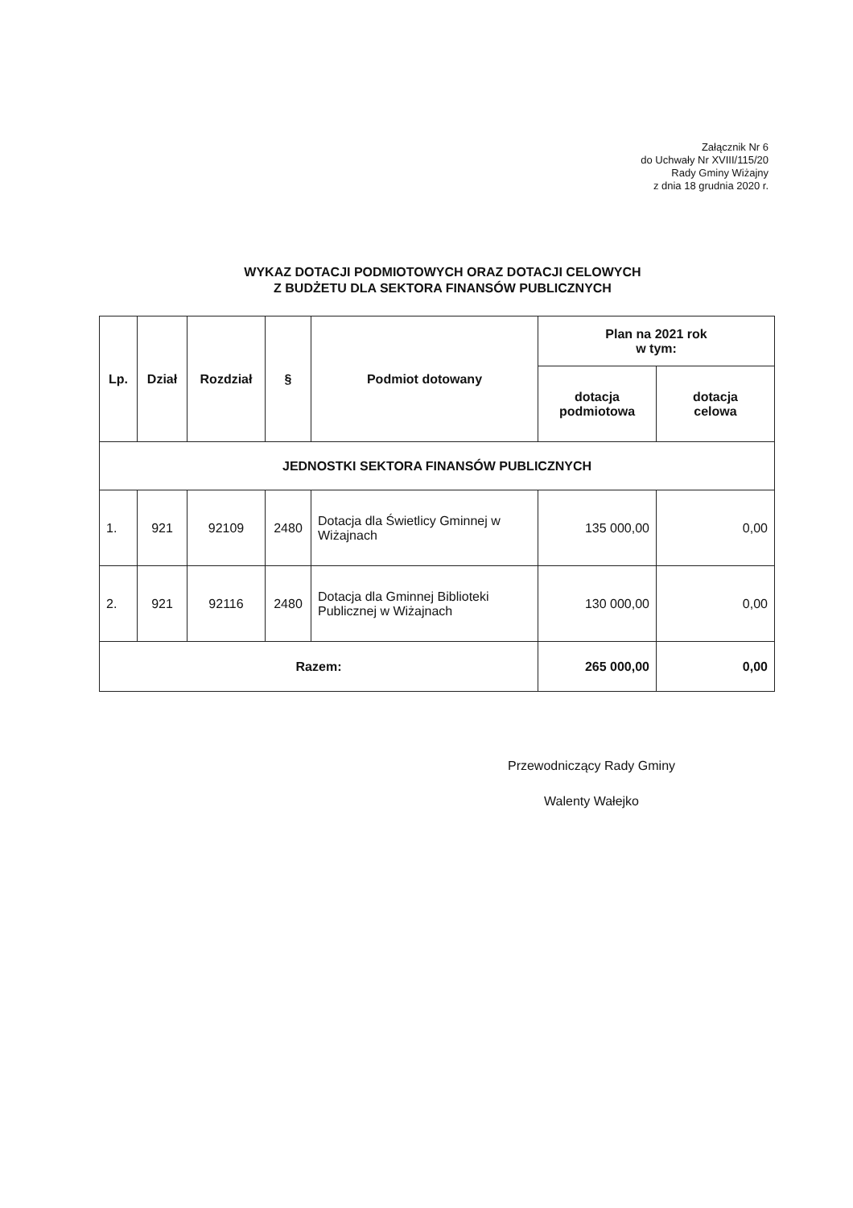Załącznik Nr 6
do Uchwały Nr XVIII/115/20
Rady Gminy Wiżajny
z dnia 18 grudnia 2020 r.
WYKAZ DOTACJI PODMIOTOWYCH ORAZ DOTACJI CELOWYCH
Z BUDŻETU DLA SEKTORA FINANSÓW PUBLICZNYCH
| Lp. | Dział | Rozdział | § | Podmiot dotowany | Plan na 2021 rok w tym: | |
| --- | --- | --- | --- | --- | --- | --- |
| | | | | | dotacja podmiotowa | dotacja celowa |
| JEDNOSTKI SEKTORA FINANSÓW PUBLICZNYCH | | | | | | |
| 1. | 921 | 92109 | 2480 | Dotacja dla Świetlicy Gminnej w Wiżajnach | 135 000,00 | 0,00 |
| 2. | 921 | 92116 | 2480 | Dotacja dla Gminnej Biblioteki Publicznej w Wiżajnach | 130 000,00 | 0,00 |
| Razem: | | | | | 265 000,00 | 0,00 |
Przewodniczący Rady Gminy
Walenty Wałejko